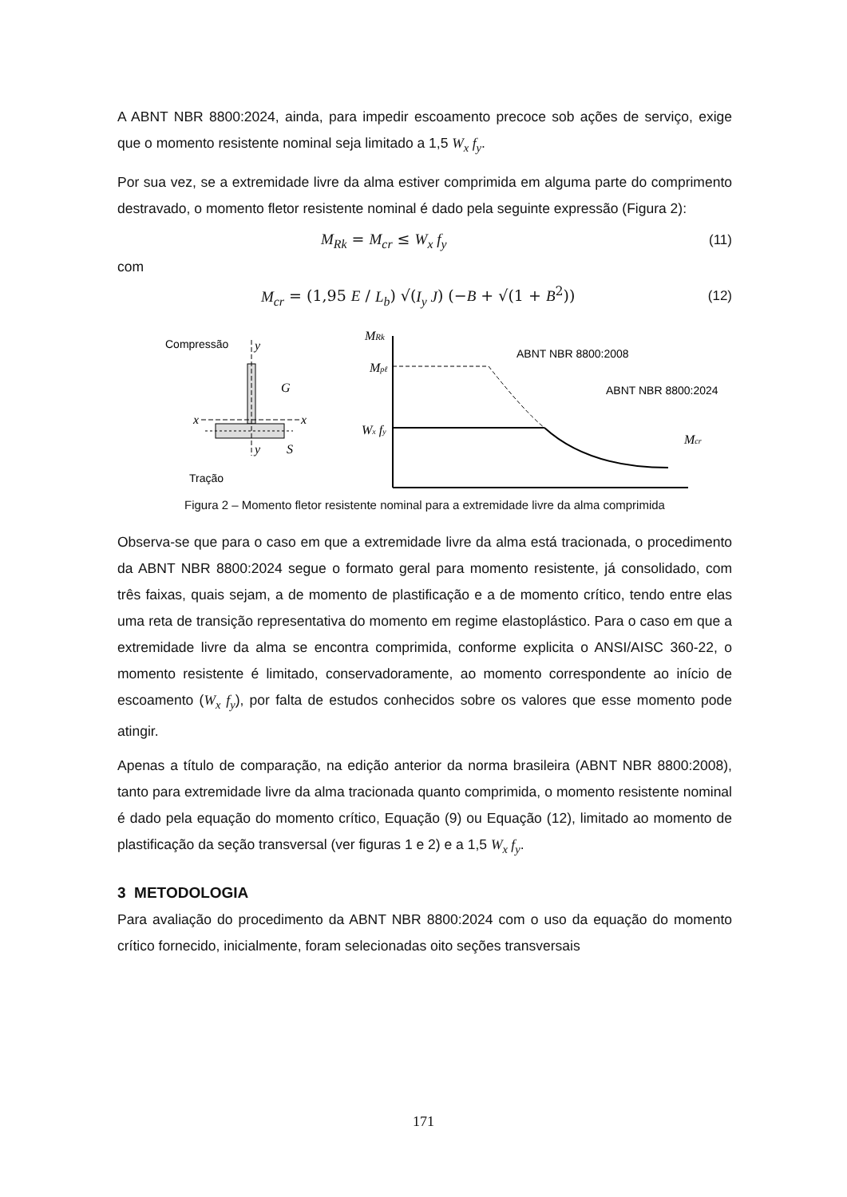A ABNT NBR 8800:2024, ainda, para impedir escoamento precoce sob ações de serviço, exige que o momento resistente nominal seja limitado a 1,5 W<sub>x</sub> f<sub>y</sub>.
Por sua vez, se a extremidade livre da alma estiver comprimida em alguma parte do comprimento destravado, o momento fletor resistente nominal é dado pela seguinte expressão (Figura 2):
M<sub>Rk</sub> = M<sub>cr</sub> ≤ W<sub>x</sub> f<sub>y</sub> (11)
com
M<sub>cr</sub> = (1,95 E / L<sub>b</sub>) √(I<sub>y</sub> J) (−B + √(1 + B<sup>2</sup>)) (12)
Compressão
Tração
ABNT NBR 8800:2008
ABNT NBR 8800:2024
y
G
x
x
y
S
MRk
Mpℓ
Wx fy
Mcr
Figura 2 – Momento fletor resistente nominal para a extremidade livre da alma comprimida
Observa-se que para o caso em que a extremidade livre da alma está tracionada, o procedimento da ABNT NBR 8800:2024 segue o formato geral para momento resistente, já consolidado, com três faixas, quais sejam, a de momento de plastificação e a de momento crítico, tendo entre elas uma reta de transição representativa do momento em regime elastoplástico. Para o caso em que a extremidade livre da alma se encontra comprimida, conforme explicita o ANSI/AISC 360-22, o momento resistente é limitado, conservadoramente, ao momento correspondente ao início de escoamento (W<sub>x</sub> f<sub>y</sub>), por falta de estudos conhecidos sobre os valores que esse momento pode atingir.
Apenas a título de comparação, na edição anterior da norma brasileira (ABNT NBR 8800:2008), tanto para extremidade livre da alma tracionada quanto comprimida, o momento resistente nominal é dado pela equação do momento crítico, Equação (9) ou Equação (12), limitado ao momento de plastificação da seção transversal (ver figuras 1 e 2) e a 1,5 W<sub>x</sub> f<sub>y</sub>.
3 METODOLOGIA
Para avaliação do procedimento da ABNT NBR 8800:2024 com o uso da equação do momento crítico fornecido, inicialmente, foram selecionadas oito seções transversais
171